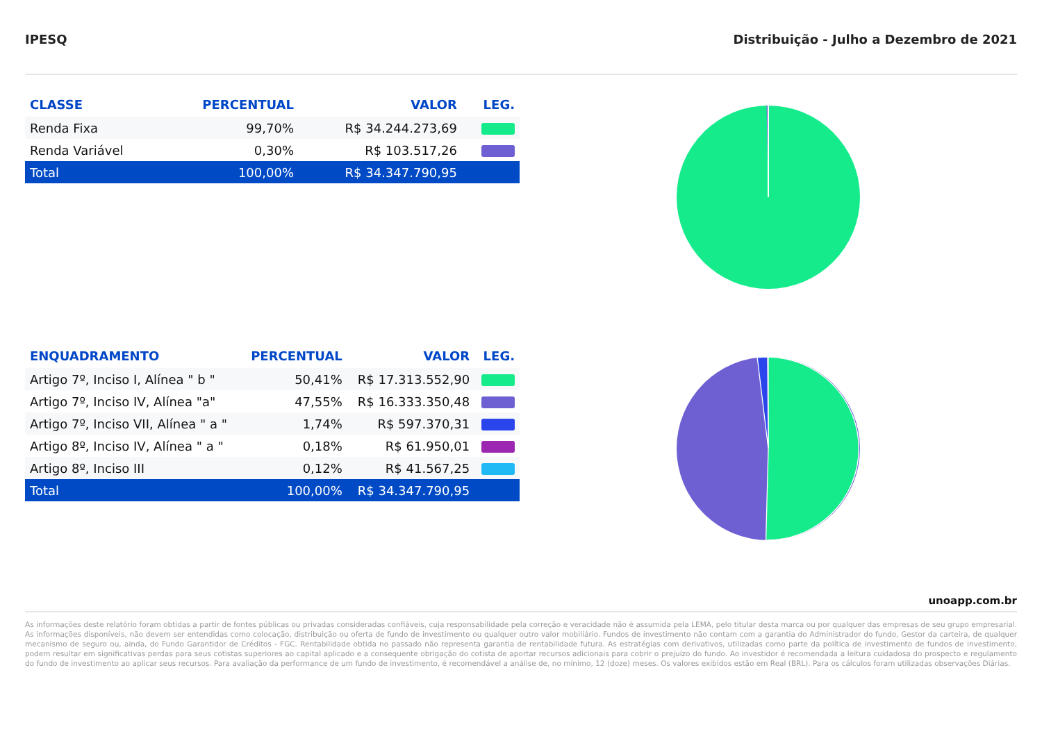IPESQ Distribuição - Julho a Dezembro de 2021
| CLASSE | PERCENTUAL | VALOR | LEG. |
| --- | --- | --- | --- |
| Renda Fixa | 99,70% | R$ 34.244.273,69 | |
| Renda Variável | 0,30% | R$ 103.517,26 | |
| Total | 100,00% | R$ 34.347.790,95 | |
| ENQUADRAMENTO | PERCENTUAL | VALOR | LEG. |
| --- | --- | --- | --- |
| Artigo 7º, Inciso I, Alínea " b " | 50,41% | R$ 17.313.552,90 | |
| Artigo 7º, Inciso IV, Alínea "a" | 47,55% | R$ 16.333.350,48 | |
| Artigo 7º, Inciso VII, Alínea " a " | 1,74% | R$ 597.370,31 | |
| Artigo 8º, Inciso IV, Alínea " a " | 0,18% | R$ 61.950,01 | |
| Artigo 8º, Inciso III | 0,12% | R$ 41.567,25 | |
| Total | 100,00% | R$ 34.347.790,95 | |
unoapp.com.br
As informações deste relatório foram obtidas a partir de fontes públicas ou privadas consideradas confiáveis, cuja responsabilidade pela correção e veracidade não é assumida pela LEMA, pelo titular desta marca ou por qualquer das empresas de seu grupo empresarial. As informações disponíveis, não devem ser entendidas como colocação, distribuição ou oferta de fundo de investimento ou qualquer outro valor mobiliário. Fundos de investimento não contam com a garantia do Administrador do fundo, Gestor da carteira, de qualquer mecanismo de seguro ou, ainda, do Fundo Garantidor de Créditos - FGC. Rentabilidade obtida no passado não representa garantia de rentabilidade futura. As estratégias com derivativos, utilizadas como parte da política de investimento de fundos de investimento, podem resultar em significativas perdas para seus cotistas superiores ao capital aplicado e a consequente obrigação do cotista de aportar recursos adicionais para cobrir o prejuízo do fundo. Ao investidor é recomendada a leitura cuidadosa do prospecto e regulamento do fundo de investimento ao aplicar seus recursos. Para avaliação da performance de um fundo de investimento, é recomendável a análise de, no mínimo, 12 (doze) meses. Os valores exibidos estão em Real (BRL). Para os cálculos foram utilizadas observações Diárias.